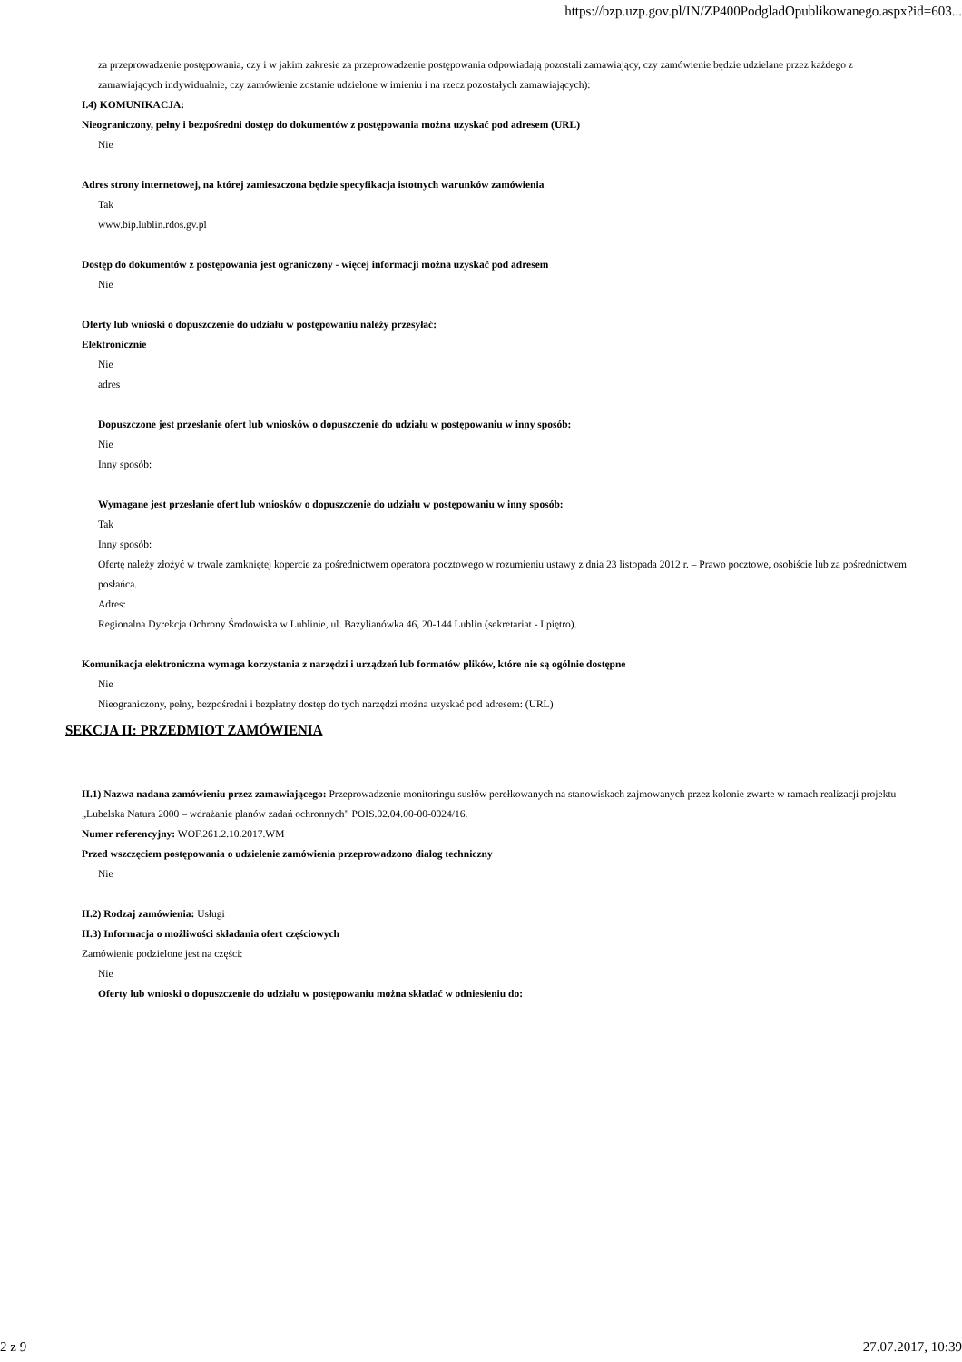https://bzp.uzp.gov.pl/IN/ZP400PodgladOpublikowanego.aspx?id=603...
za przeprowadzenie postępowania, czy i w jakim zakresie za przeprowadzenie postępowania odpowiadają pozostali zamawiający, czy zamówienie będzie udzielane przez każdego z zamawiających indywidualnie, czy zamówienie zostanie udzielone w imieniu i na rzecz pozostałych zamawiających):
I.4) KOMUNIKACJA:
Nieograniczony, pełny i bezpośredni dostęp do dokumentów z postępowania można uzyskać pod adresem (URL)
Nie
Adres strony internetowej, na której zamieszczona będzie specyfikacja istotnych warunków zamówienia
Tak
www.bip.lublin.rdos.gv.pl
Dostęp do dokumentów z postępowania jest ograniczony - więcej informacji można uzyskać pod adresem
Nie
Oferty lub wnioski o dopuszczenie do udziału w postępowaniu należy przesyłać:
Elektronicznie
Nie
adres
Dopuszczone jest przesłanie ofert lub wniosków o dopuszczenie do udziału w postępowaniu w inny sposób:
Nie
Inny sposób:
Wymagane jest przesłanie ofert lub wniosków o dopuszczenie do udziału w postępowaniu w inny sposób:
Tak
Inny sposób:
Ofertę należy złożyć w trwale zamkniętej kopercie za pośrednictwem operatora pocztowego w rozumieniu ustawy z dnia 23 listopada 2012 r. – Prawo pocztowe, osobiście lub za pośrednictwem posłańca.
Adres:
Regionalna Dyrekcja Ochrony Środowiska w Lublinie, ul. Bazylianówka 46, 20-144 Lublin (sekretariat - I piętro).
Komunikacja elektroniczna wymaga korzystania z narzędzi i urządzeń lub formatów plików, które nie są ogólnie dostępne
Nie
Nieograniczony, pełny, bezpośredni i bezpłatny dostęp do tych narzędzi można uzyskać pod adresem: (URL)
SEKCJA II: PRZEDMIOT ZAMÓWIENIA
II.1) Nazwa nadana zamówieniu przez zamawiającego: Przeprowadzenie monitoringu susłów perełkowanych na stanowiskach zajmowanych przez kolonie zwarte w ramach realizacji projektu „Lubelska Natura 2000 – wdrażanie planów zadań ochronnych” POIS.02.04.00-00-0024/16.
Numer referencyjny: WOF.261.2.10.2017.WM
Przed wszczęciem postępowania o udzielenie zamówienia przeprowadzono dialog techniczny
Nie
II.2) Rodzaj zamówienia: Usługi
II.3) Informacja o możliwości składania ofert częściowych
Zamówienie podzielone jest na części:
Nie
Oferty lub wnioski o dopuszczenie do udziału w postępowaniu można składać w odniesieniu do:
2 z 9 27.07.2017, 10:39